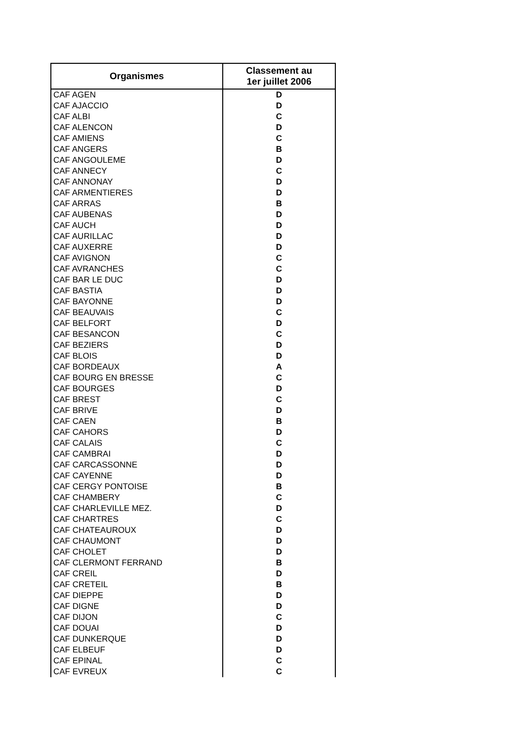| Organismes | Classement au 1er juillet 2006 |
| --- | --- |
| CAF AGEN | D |
| CAF AJACCIO | D |
| CAF ALBI | C |
| CAF ALENCON | D |
| CAF AMIENS | C |
| CAF ANGERS | B |
| CAF ANGOULEME | D |
| CAF ANNECY | C |
| CAF ANNONAY | D |
| CAF ARMENTIERES | D |
| CAF ARRAS | B |
| CAF AUBENAS | D |
| CAF AUCH | D |
| CAF AURILLAC | D |
| CAF AUXERRE | D |
| CAF AVIGNON | C |
| CAF AVRANCHES | C |
| CAF BAR LE DUC | D |
| CAF BASTIA | D |
| CAF BAYONNE | D |
| CAF BEAUVAIS | C |
| CAF BELFORT | D |
| CAF BESANCON | C |
| CAF BEZIERS | D |
| CAF BLOIS | D |
| CAF BORDEAUX | A |
| CAF BOURG EN BRESSE | C |
| CAF BOURGES | D |
| CAF BREST | C |
| CAF BRIVE | D |
| CAF CAEN | B |
| CAF CAHORS | D |
| CAF CALAIS | C |
| CAF CAMBRAI | D |
| CAF CARCASSONNE | D |
| CAF CAYENNE | D |
| CAF CERGY PONTOISE | B |
| CAF CHAMBERY | C |
| CAF CHARLEVILLE MEZ. | D |
| CAF CHARTRES | C |
| CAF CHATEAUROUX | D |
| CAF CHAUMONT | D |
| CAF CHOLET | D |
| CAF CLERMONT FERRAND | B |
| CAF CREIL | D |
| CAF CRETEIL | B |
| CAF DIEPPE | D |
| CAF DIGNE | D |
| CAF DIJON | C |
| CAF DOUAI | D |
| CAF DUNKERQUE | D |
| CAF ELBEUF | D |
| CAF EPINAL | C |
| CAF EVREUX | C |